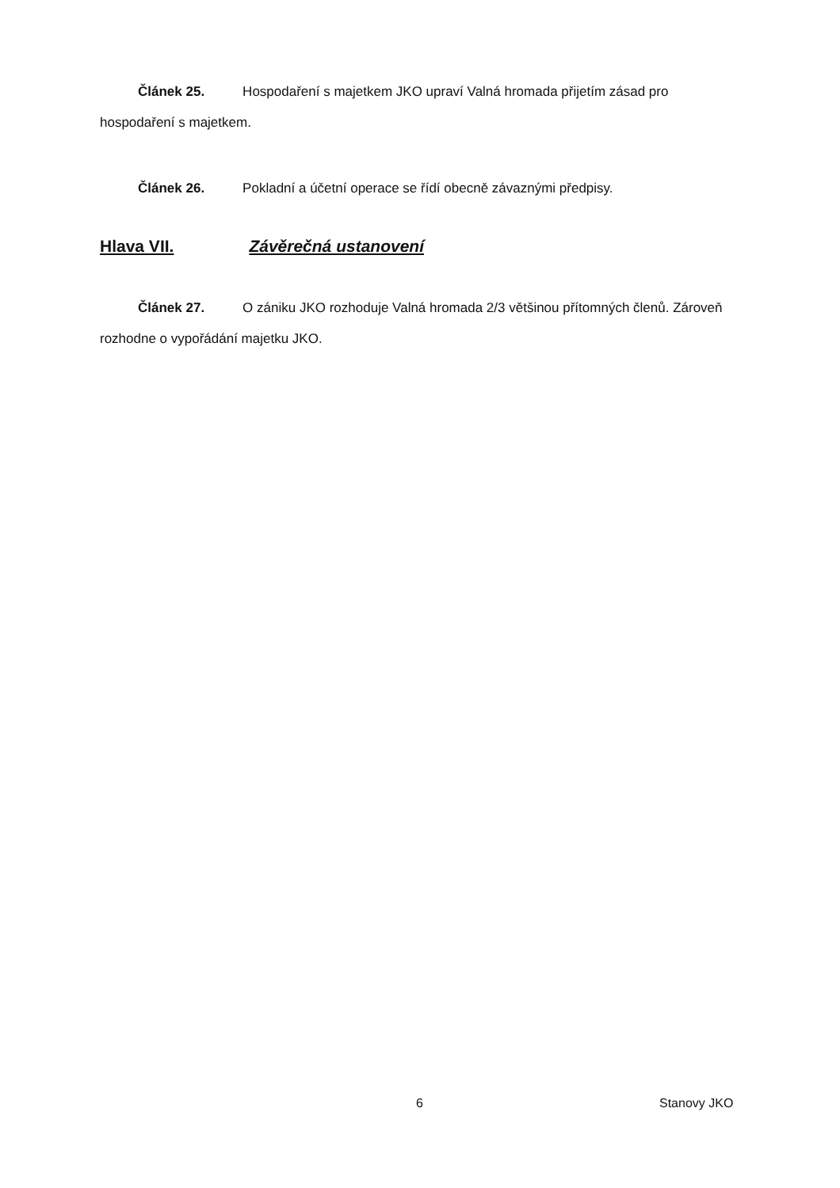Článek 25. Hospodaření s majetkem JKO upraví Valná hromada přijetím zásad pro hospodaření s majetkem.
Článek 26. Pokladní a účetní operace se řídí obecně závaznými předpisy.
Hlava VII. Závěrečná ustanovení
Článek 27. O zániku JKO rozhoduje Valná hromada 2/3 většinou přítomných členů. Zároveň rozhodne o vypořádání majetku JKO.
6 Stanovy JKO